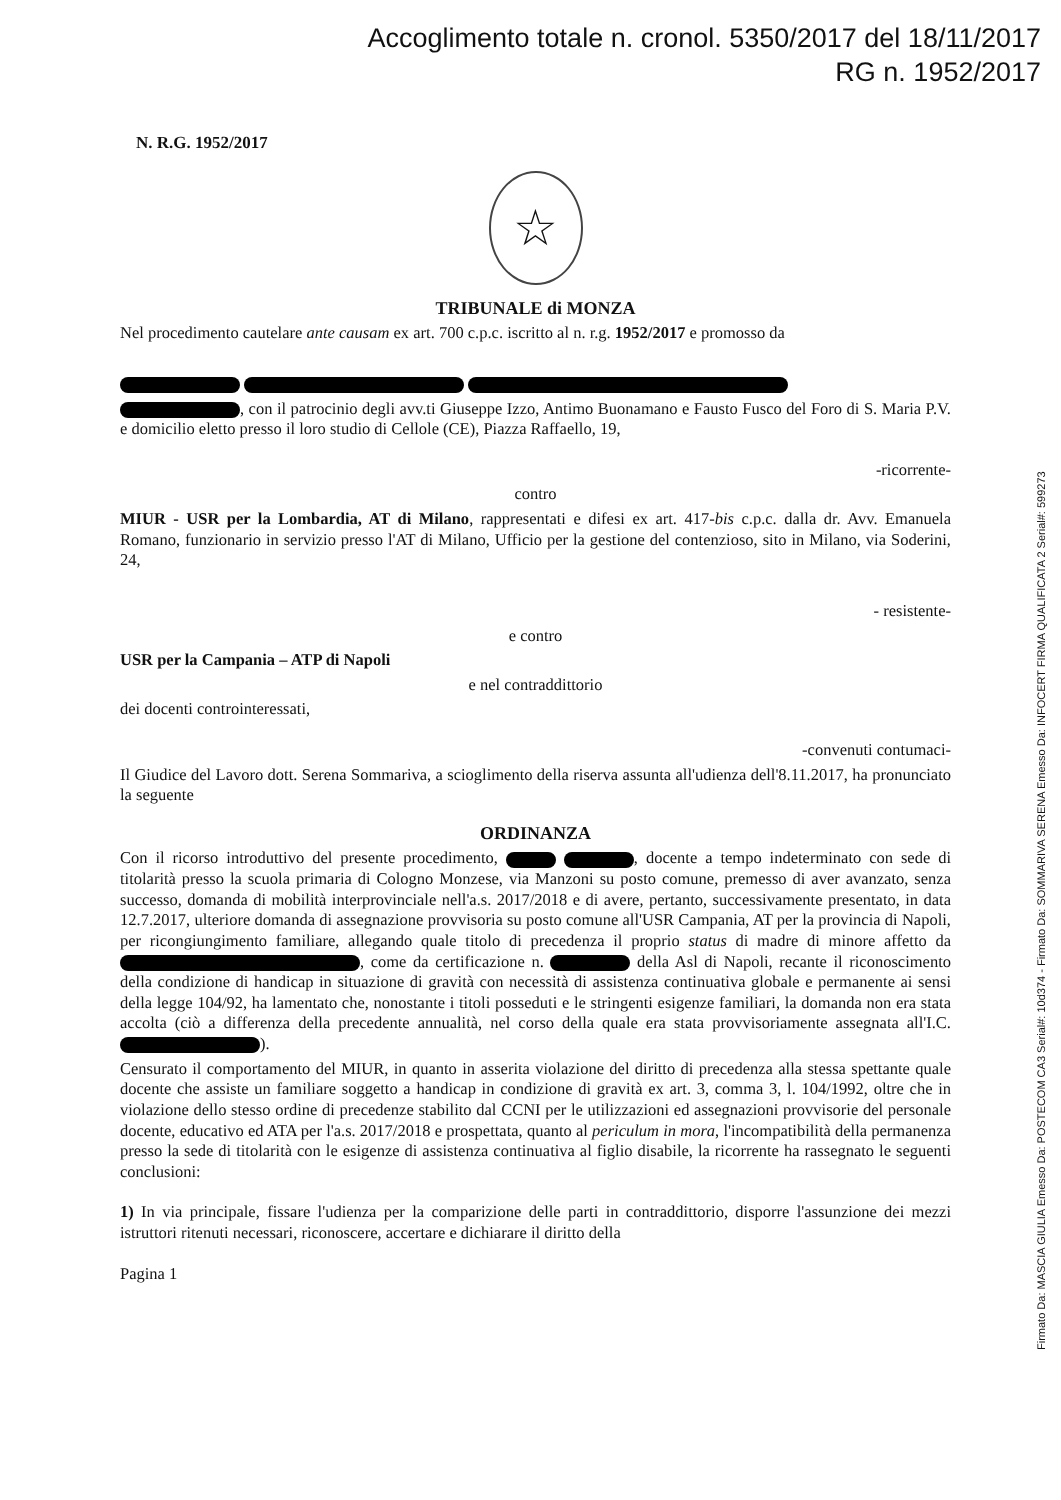Accoglimento totale n. cronol. 5350/2017 del 18/11/2017
RG n. 1952/2017
N. R.G. 1952/2017
☆
TRIBUNALE di MONZA
Nel procedimento cautelare ante causam ex art. 700 c.p.c. iscritto al n. r.g. 1952/2017 e promosso da
, con il patrocinio degli avv.ti Giuseppe Izzo, Antimo Buonamano e Fausto Fusco del Foro di S. Maria P.V. e domicilio eletto presso il loro studio di Cellole (CE), Piazza Raffaello, 19,
-ricorrente-
contro
MIUR - USR per la Lombardia, AT di Milano, rappresentati e difesi ex art. 417-bis c.p.c. dalla dr. Avv. Emanuela Romano, funzionario in servizio presso l'AT di Milano, Ufficio per la gestione del contenzioso, sito in Milano, via Soderini, 24,
- resistente-
e contro
USR per la Campania – ATP di Napoli
e nel contraddittorio
dei docenti controinteressati,
-convenuti contumaci-
Il Giudice del Lavoro dott. Serena Sommariva, a scioglimento della riserva assunta all'udienza dell'8.11.2017, ha pronunciato la seguente
ORDINANZA
Con il ricorso introduttivo del presente procedimento, , docente a tempo indeterminato con sede di titolarità presso la scuola primaria di Cologno Monzese, via Manzoni su posto comune, premesso di aver avanzato, senza successo, domanda di mobilità interprovinciale nell'a.s. 2017/2018 e di avere, pertanto, successivamente presentato, in data 12.7.2017, ulteriore domanda di assegnazione provvisoria su posto comune all'USR Campania, AT per la provincia di Napoli, per ricongiungimento familiare, allegando quale titolo di precedenza il proprio status di madre di minore affetto da , come da certificazione n. della Asl di Napoli, recante il riconoscimento della condizione di handicap in situazione di gravità con necessità di assistenza continuativa globale e permanente ai sensi della legge 104/92, ha lamentato che, nonostante i titoli posseduti e le stringenti esigenze familiari, la domanda non era stata accolta (ciò a differenza della precedente annualità, nel corso della quale era stata provvisoriamente assegnata all'I.C. ).
Censurato il comportamento del MIUR, in quanto in asserita violazione del diritto di precedenza alla stessa spettante quale docente che assiste un familiare soggetto a handicap in condizione di gravità ex art. 3, comma 3, l. 104/1992, oltre che in violazione dello stesso ordine di precedenze stabilito dal CCNI per le utilizzazioni ed assegnazioni provvisorie del personale docente, educativo ed ATA per l'a.s. 2017/2018 e prospettata, quanto al periculum in mora, l'incompatibilità della permanenza presso la sede di titolarità con le esigenze di assistenza continuativa al figlio disabile, la ricorrente ha rassegnato le seguenti conclusioni:
1) In via principale, fissare l'udienza per la comparizione delle parti in contraddittorio, disporre l'assunzione dei mezzi istruttori ritenuti necessari, riconoscere, accertare e dichiarare il diritto della
Pagina 1
Firmato Da: MASCIA GIULIA Emesso Da: POSTECOM CA3 Serial#: 10d374 - Firmato Da: SOMMARIVA SERENA Emesso Da: INFOCERT FIRMA QUALIFICATA 2 Serial#: 599273